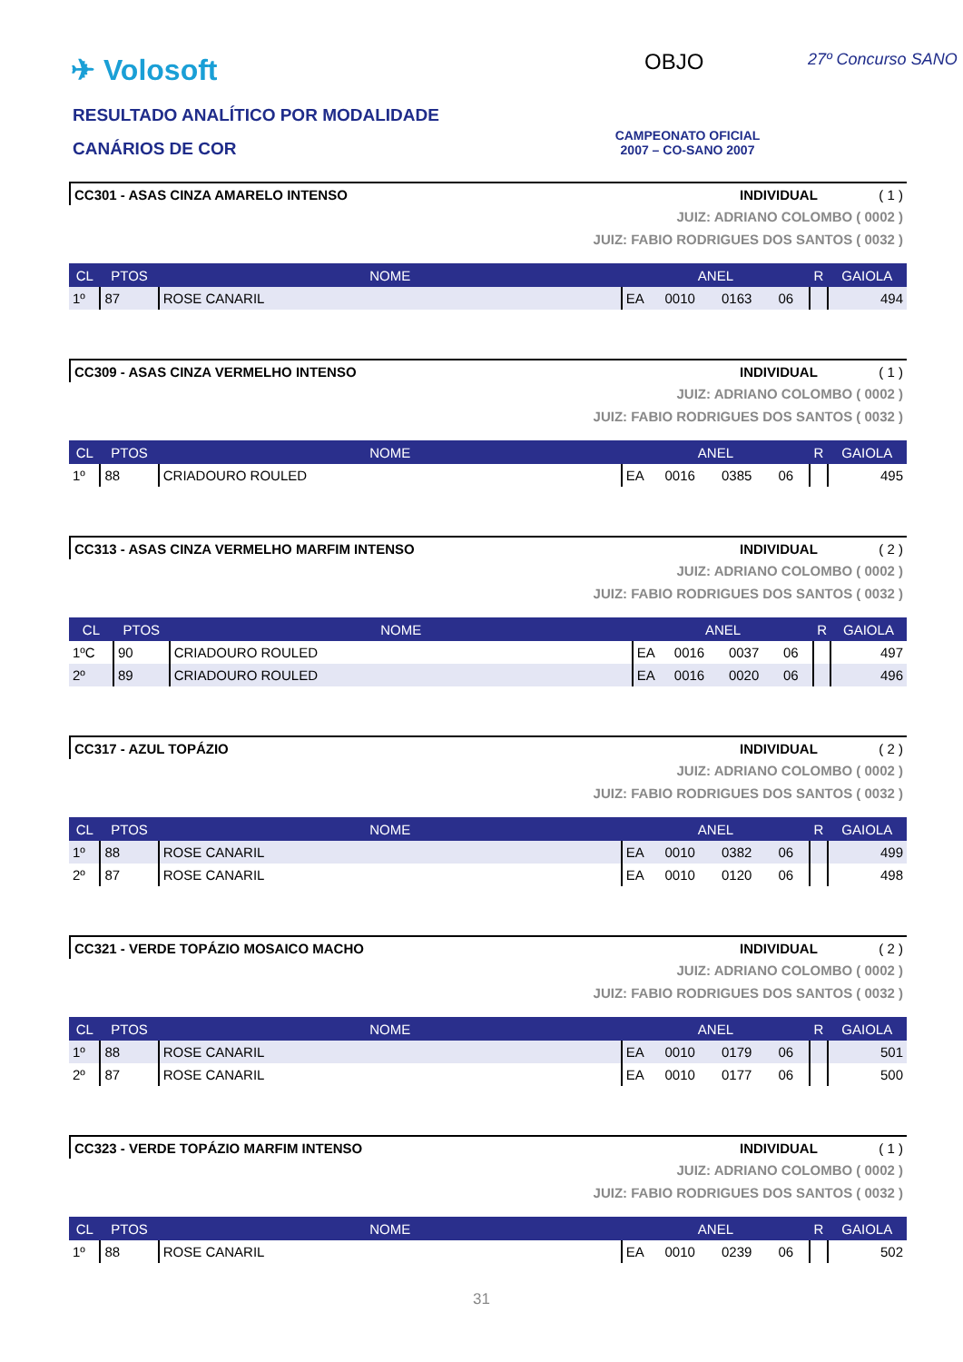✈ Volosoft
RESULTADO ANALÍTICO POR MODALIDADE
CANÁRIOS DE COR
OBJO 27º Concurso SANO
CAMPEONATO OFICIAL
2007 – CO-SANO 2007
CC301 - ASAS CINZA AMARELO INTENSO INDIVIDUAL ( 1 )
JUIZ: ADRIANO COLOMBO ( 0002 )
JUIZ: FABIO RODRIGUES DOS SANTOS ( 0032 )
| CL | PTOS | NOME | ANEL | | | | R | GAIOLA |
| --- | --- | --- | --- | --- | --- | --- | --- | --- |
| 1º | 87 | ROSE CANARIL | EA | 0010 | 0163 | 06 | | 494 |
CC309 - ASAS CINZA VERMELHO INTENSO INDIVIDUAL ( 1 )
JUIZ: ADRIANO COLOMBO ( 0002 )
JUIZ: FABIO RODRIGUES DOS SANTOS ( 0032 )
| CL | PTOS | NOME | ANEL | | | | R | GAIOLA |
| --- | --- | --- | --- | --- | --- | --- | --- | --- |
| 1º | 88 | CRIADOURO ROULED | EA | 0016 | 0385 | 06 | | 495 |
CC313 - ASAS CINZA VERMELHO MARFIM INTENSO INDIVIDUAL ( 2 )
JUIZ: ADRIANO COLOMBO ( 0002 )
JUIZ: FABIO RODRIGUES DOS SANTOS ( 0032 )
| CL | PTOS | NOME | ANEL | | | | R | GAIOLA |
| --- | --- | --- | --- | --- | --- | --- | --- | --- |
| 1ºC | 90 | CRIADOURO ROULED | EA | 0016 | 0037 | 06 | | 497 |
| 2º | 89 | CRIADOURO ROULED | EA | 0016 | 0020 | 06 | | 496 |
CC317 - AZUL TOPÁZIO INDIVIDUAL ( 2 )
JUIZ: ADRIANO COLOMBO ( 0002 )
JUIZ: FABIO RODRIGUES DOS SANTOS ( 0032 )
| CL | PTOS | NOME | ANEL | | | | R | GAIOLA |
| --- | --- | --- | --- | --- | --- | --- | --- | --- |
| 1º | 88 | ROSE CANARIL | EA | 0010 | 0382 | 06 | | 499 |
| 2º | 87 | ROSE CANARIL | EA | 0010 | 0120 | 06 | | 498 |
CC321 - VERDE TOPÁZIO MOSAICO MACHO INDIVIDUAL ( 2 )
JUIZ: ADRIANO COLOMBO ( 0002 )
JUIZ: FABIO RODRIGUES DOS SANTOS ( 0032 )
| CL | PTOS | NOME | ANEL | | | | R | GAIOLA |
| --- | --- | --- | --- | --- | --- | --- | --- | --- |
| 1º | 88 | ROSE CANARIL | EA | 0010 | 0179 | 06 | | 501 |
| 2º | 87 | ROSE CANARIL | EA | 0010 | 0177 | 06 | | 500 |
CC323 - VERDE TOPÁZIO MARFIM INTENSO INDIVIDUAL ( 1 )
JUIZ: ADRIANO COLOMBO ( 0002 )
JUIZ: FABIO RODRIGUES DOS SANTOS ( 0032 )
| CL | PTOS | NOME | ANEL | | | | R | GAIOLA |
| --- | --- | --- | --- | --- | --- | --- | --- | --- |
| 1º | 88 | ROSE CANARIL | EA | 0010 | 0239 | 06 | | 502 |
31